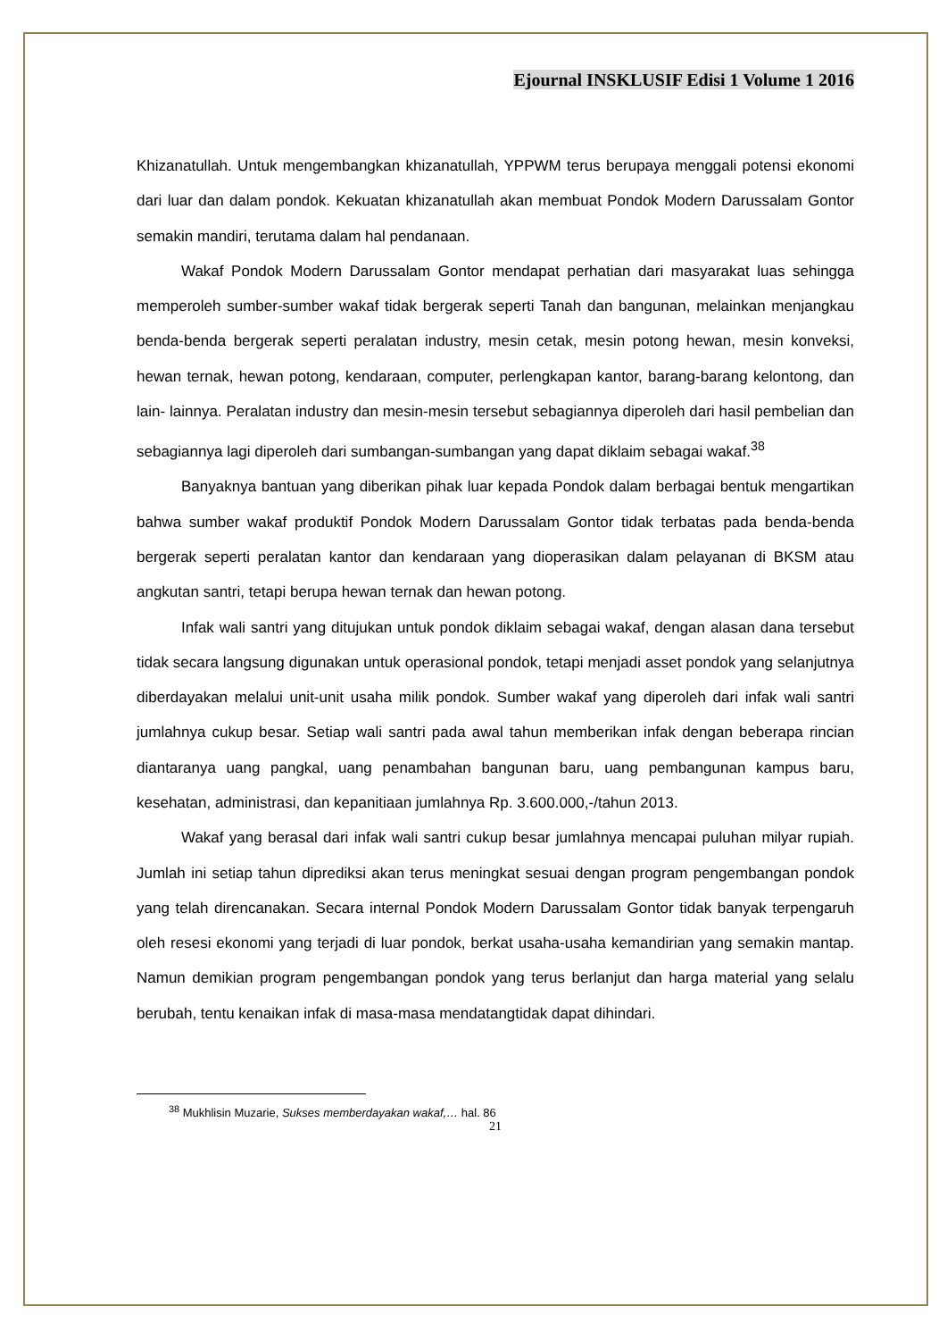Ejournal INSKLUSIF Edisi 1 Volume 1 2016
Khizanatullah. Untuk mengembangkan khizanatullah, YPPWM terus berupaya menggali potensi ekonomi dari luar dan dalam pondok. Kekuatan khizanatullah akan membuat Pondok Modern Darussalam Gontor semakin mandiri, terutama dalam hal pendanaan.
Wakaf Pondok Modern Darussalam Gontor mendapat perhatian dari masyarakat luas sehingga memperoleh sumber-sumber wakaf tidak bergerak seperti Tanah dan bangunan, melainkan menjangkau benda-benda bergerak seperti peralatan industry, mesin cetak, mesin potong hewan, mesin konveksi, hewan ternak, hewan potong, kendaraan, computer, perlengkapan kantor, barang-barang kelontong, dan lain- lainnya. Peralatan industry dan mesin-mesin tersebut sebagiannya diperoleh dari hasil pembelian dan sebagiannya lagi diperoleh dari sumbangan-sumbangan yang dapat diklaim sebagai wakaf.<sup>38</sup>
Banyaknya bantuan yang diberikan pihak luar kepada Pondok dalam berbagai bentuk mengartikan bahwa sumber wakaf produktif Pondok Modern Darussalam Gontor tidak terbatas pada benda-benda bergerak seperti peralatan kantor dan kendaraan yang dioperasikan dalam pelayanan di BKSM atau angkutan santri, tetapi berupa hewan ternak dan hewan potong.
Infak wali santri yang ditujukan untuk pondok diklaim sebagai wakaf, dengan alasan dana tersebut tidak secara langsung digunakan untuk operasional pondok, tetapi menjadi asset pondok yang selanjutnya diberdayakan melalui unit-unit usaha milik pondok. Sumber wakaf yang diperoleh dari infak wali santri jumlahnya cukup besar. Setiap wali santri pada awal tahun memberikan infak dengan beberapa rincian diantaranya uang pangkal, uang penambahan bangunan baru, uang pembangunan kampus baru, kesehatan, administrasi, dan kepanitiaan jumlahnya Rp. 3.600.000,-/tahun 2013.
Wakaf yang berasal dari infak wali santri cukup besar jumlahnya mencapai puluhan milyar rupiah. Jumlah ini setiap tahun diprediksi akan terus meningkat sesuai dengan program pengembangan pondok yang telah direncanakan. Secara internal Pondok Modern Darussalam Gontor tidak banyak terpengaruh oleh resesi ekonomi yang terjadi di luar pondok, berkat usaha-usaha kemandirian yang semakin mantap. Namun demikian program pengembangan pondok yang terus berlanjut dan harga material yang selalu berubah, tentu kenaikan infak di masa-masa mendatangtidak dapat dihindari.
<sup>38</sup> Mukhlisin Muzarie, Sukses memberdayakan wakaf,… hal. 86
21